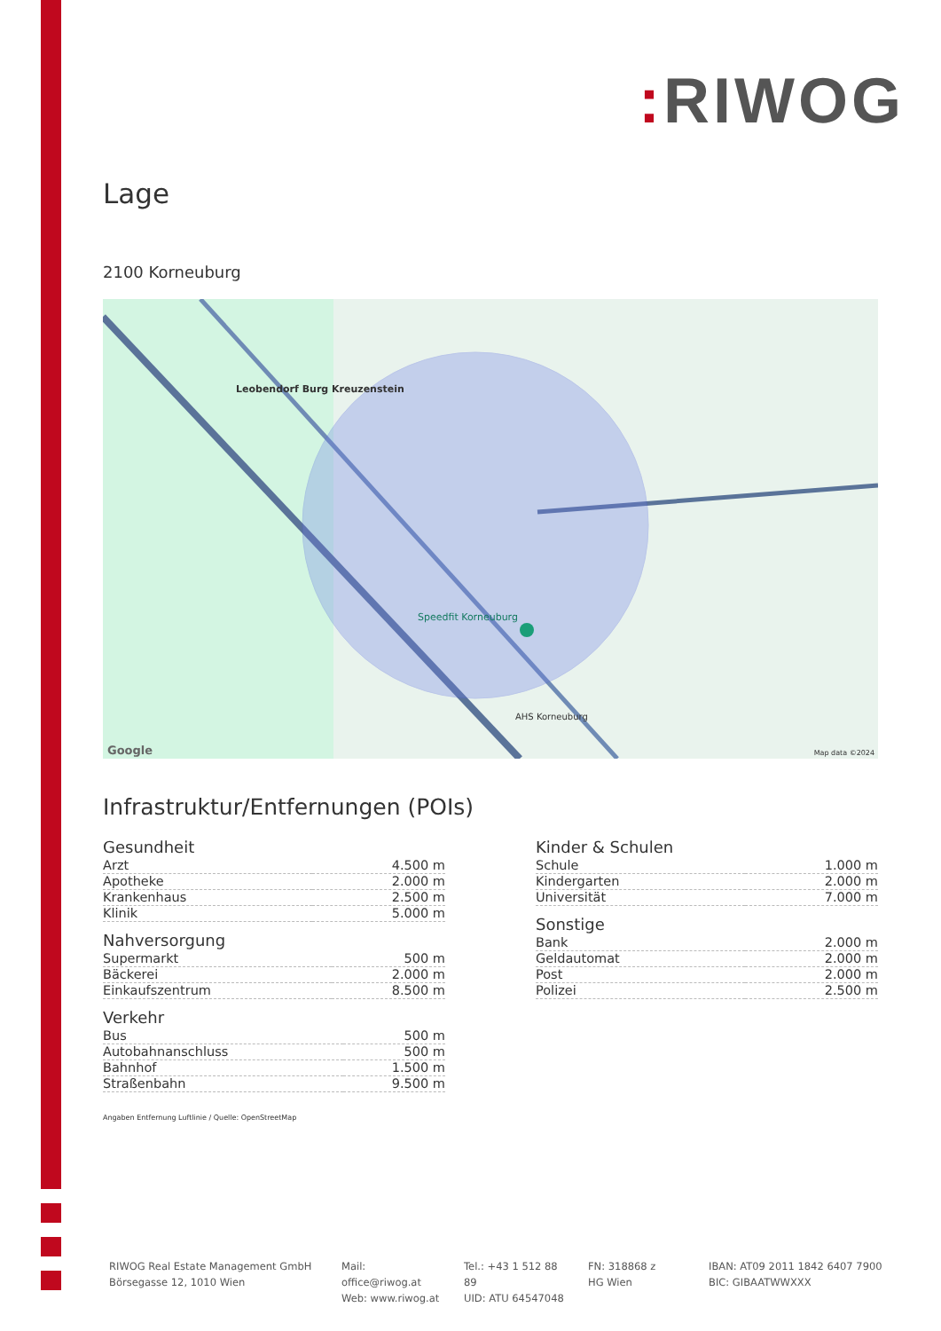: RIWOG
Lage
2100 Korneuburg
Leobendorf Burg Kreuzenstein
Speedfit Korneuburg
AHS Korneuburg
Map data ©2024 Google
Infrastruktur/Entfernungen (POIs)
Gesundheit
| Arzt | 4.500 m |
| Apotheke | 2.000 m |
| Krankenhaus | 2.500 m |
| Klinik | 5.000 m |
Nahversorgung
| Supermarkt | 500 m |
| Bäckerei | 2.000 m |
| Einkaufszentrum | 8.500 m |
Verkehr
| Bus | 500 m |
| Autobahnanschluss | 500 m |
| Bahnhof | 1.500 m |
| Straßenbahn | 9.500 m |
Kinder & Schulen
| Schule | 1.000 m |
| Kindergarten | 2.000 m |
| Universität | 7.000 m |
Sonstige
| Bank | 2.000 m |
| Geldautomat | 2.000 m |
| Post | 2.000 m |
| Polizei | 2.500 m |
Angaben Entfernung Luftlinie / Quelle: OpenStreetMap
RIWOG Real Estate Management GmbH
Börsegasse 12, 1010 Wien
Mail: office@riwog.at
Web: www.riwog.at
Tel.: +43 1 512 88 89
UID: ATU 64547048
FN: 318868 z
HG Wien
IBAN: AT09 2011 1842 6407 7900
BIC: GIBAATWWXXX